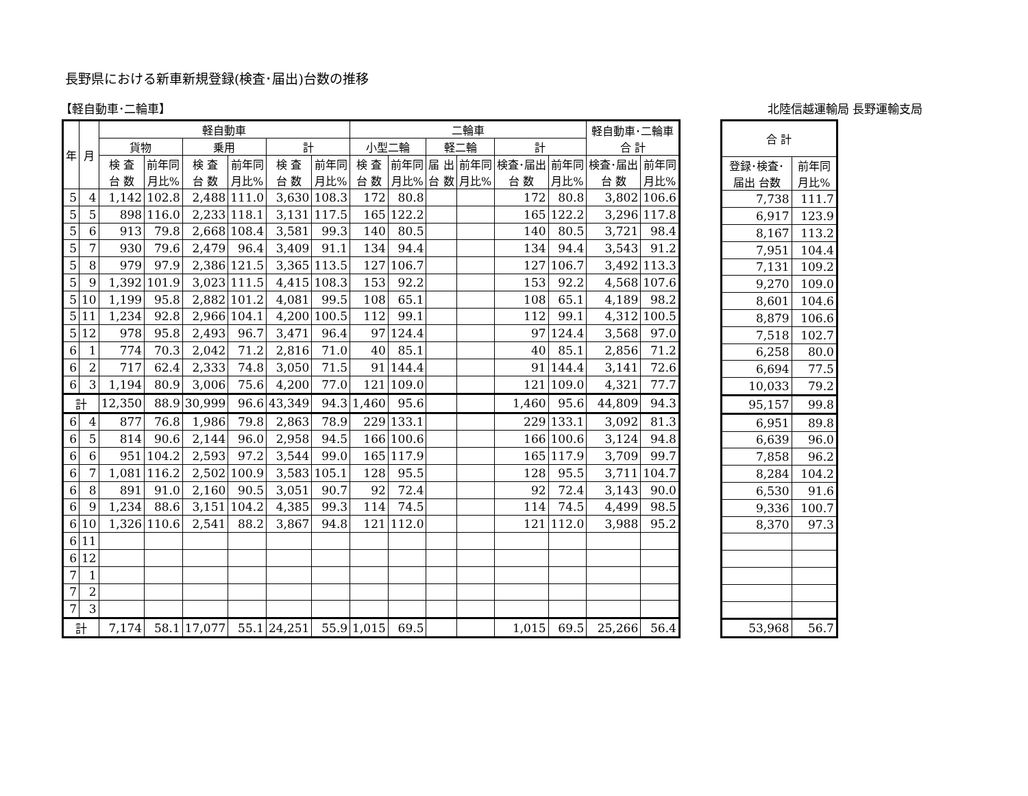長野県における新車新規登録(検査･届出)台数の推移
【軽自動車･二輪車】 北陸信越運輸局 長野運輸支局
| 年 | 月 | 軽自動車 | | | | | | 二輪車 | | | | | | 軽自動車･二輪車 合 計 | |
| --- | --- | --- | --- | --- | --- | --- | --- | --- | --- | --- | --- | --- | --- | --- | --- |
| | | 貨物 | | 乗用 | | 計 | | 小型二輪 | | 軽二輪 | | 計 | | | |
| | | 検 査 台 数 | 前年同 月比% | 検 査 台 数 | 前年同 月比% | 検 査 台 数 | 前年同 月比% | 検 査 台 数 | 前年同 月比% | 届 出 台 数 | 前年同 月比% | 検査･届出 台 数 | 前年同 月比% | 検査･届出 台 数 | 前年同 月比% |
| 5 | 4 | 1,142 | 102.8 | 2,488 | 111.0 | 3,630 | 108.3 | 172 | 80.8 | | | 172 | 80.8 | 3,802 | 106.6 |
| 5 | 5 | 898 | 116.0 | 2,233 | 118.1 | 3,131 | 117.5 | 165 | 122.2 | | | 165 | 122.2 | 3,296 | 117.8 |
| 5 | 6 | 913 | 79.8 | 2,668 | 108.4 | 3,581 | 99.3 | 140 | 80.5 | | | 140 | 80.5 | 3,721 | 98.4 |
| 5 | 7 | 930 | 79.6 | 2,479 | 96.4 | 3,409 | 91.1 | 134 | 94.4 | | | 134 | 94.4 | 3,543 | 91.2 |
| 5 | 8 | 979 | 97.9 | 2,386 | 121.5 | 3,365 | 113.5 | 127 | 106.7 | | | 127 | 106.7 | 3,492 | 113.3 |
| 5 | 9 | 1,392 | 101.9 | 3,023 | 111.5 | 4,415 | 108.3 | 153 | 92.2 | | | 153 | 92.2 | 4,568 | 107.6 |
| 5 | 10 | 1,199 | 95.8 | 2,882 | 101.2 | 4,081 | 99.5 | 108 | 65.1 | | | 108 | 65.1 | 4,189 | 98.2 |
| 5 | 11 | 1,234 | 92.8 | 2,966 | 104.1 | 4,200 | 100.5 | 112 | 99.1 | | | 112 | 99.1 | 4,312 | 100.5 |
| 5 | 12 | 978 | 95.8 | 2,493 | 96.7 | 3,471 | 96.4 | 97 | 124.4 | | | 97 | 124.4 | 3,568 | 97.0 |
| 6 | 1 | 774 | 70.3 | 2,042 | 71.2 | 2,816 | 71.0 | 40 | 85.1 | | | 40 | 85.1 | 2,856 | 71.2 |
| 6 | 2 | 717 | 62.4 | 2,333 | 74.8 | 3,050 | 71.5 | 91 | 144.4 | | | 91 | 144.4 | 3,141 | 72.6 |
| 6 | 3 | 1,194 | 80.9 | 3,006 | 75.6 | 4,200 | 77.0 | 121 | 109.0 | | | 121 | 109.0 | 4,321 | 77.7 |
| 計 | | 12,350 | 88.9 | 30,999 | 96.6 | 43,349 | 94.3 | 1,460 | 95.6 | | | 1,460 | 95.6 | 44,809 | 94.3 |
| 6 | 4 | 877 | 76.8 | 1,986 | 79.8 | 2,863 | 78.9 | 229 | 133.1 | | | 229 | 133.1 | 3,092 | 81.3 |
| 6 | 5 | 814 | 90.6 | 2,144 | 96.0 | 2,958 | 94.5 | 166 | 100.6 | | | 166 | 100.6 | 3,124 | 94.8 |
| 6 | 6 | 951 | 104.2 | 2,593 | 97.2 | 3,544 | 99.0 | 165 | 117.9 | | | 165 | 117.9 | 3,709 | 99.7 |
| 6 | 7 | 1,081 | 116.2 | 2,502 | 100.9 | 3,583 | 105.1 | 128 | 95.5 | | | 128 | 95.5 | 3,711 | 104.7 |
| 6 | 8 | 891 | 91.0 | 2,160 | 90.5 | 3,051 | 90.7 | 92 | 72.4 | | | 92 | 72.4 | 3,143 | 90.0 |
| 6 | 9 | 1,234 | 88.6 | 3,151 | 104.2 | 4,385 | 99.3 | 114 | 74.5 | | | 114 | 74.5 | 4,499 | 98.5 |
| 6 | 10 | 1,326 | 110.6 | 2,541 | 88.2 | 3,867 | 94.8 | 121 | 112.0 | | | 121 | 112.0 | 3,988 | 95.2 |
| 6 | 11 | | | | | | | | | | | | | | |
| 6 | 12 | | | | | | | | | | | | | | |
| 7 | 1 | | | | | | | | | | | | | | |
| 7 | 2 | | | | | | | | | | | | | | |
| 7 | 3 | | | | | | | | | | | | | | |
| 計 | | 7,174 | 58.1 | 17,077 | 55.1 | 24,251 | 55.9 | 1,015 | 69.5 | | | 1,015 | 69.5 | 25,266 | 56.4 |
| 合 計 | |
| --- | --- |
| 登録･検査･ 届出 台数 | 前年同 月比% |
| 7,738 | 111.7 |
| 6,917 | 123.9 |
| 8,167 | 113.2 |
| 7,951 | 104.4 |
| 7,131 | 109.2 |
| 9,270 | 109.0 |
| 8,601 | 104.6 |
| 8,879 | 106.6 |
| 7,518 | 102.7 |
| 6,258 | 80.0 |
| 6,694 | 77.5 |
| 10,033 | 79.2 |
| 95,157 | 99.8 |
| 6,951 | 89.8 |
| 6,639 | 96.0 |
| 7,858 | 96.2 |
| 8,284 | 104.2 |
| 6,530 | 91.6 |
| 9,336 | 100.7 |
| 8,370 | 97.3 |
| 53,968 | 56.7 |